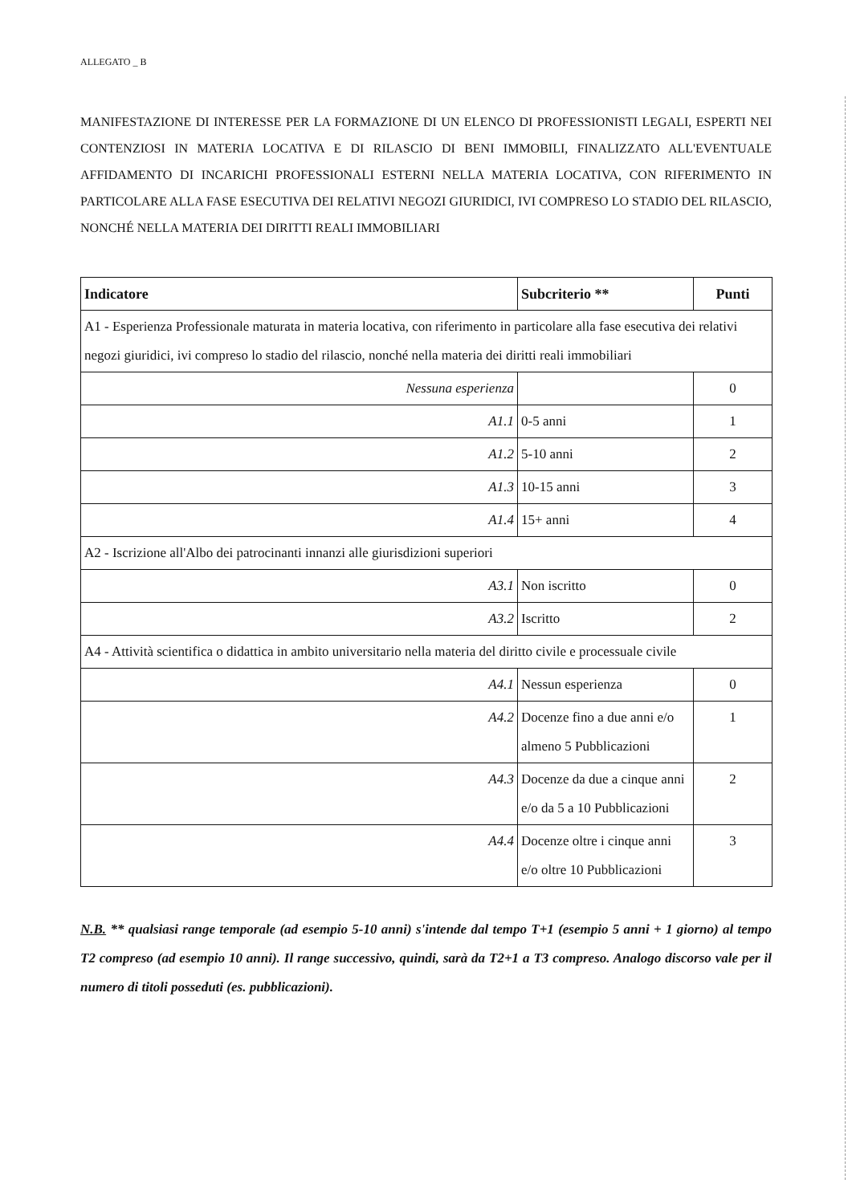ALLEGATO _ B
MANIFESTAZIONE DI INTERESSE PER LA FORMAZIONE DI UN ELENCO DI PROFESSIONISTI LEGALI, ESPERTI NEI CONTENZIOSI IN MATERIA LOCATIVA E DI RILASCIO DI BENI IMMOBILI, FINALIZZATO ALL'EVENTUALE AFFIDAMENTO DI INCARICHI PROFESSIONALI ESTERNI NELLA MATERIA LOCATIVA, CON RIFERIMENTO IN PARTICOLARE ALLA FASE ESECUTIVA DEI RELATIVI NEGOZI GIURIDICI, IVI COMPRESO LO STADIO DEL RILASCIO, NONCHÉ NELLA MATERIA DEI DIRITTI REALI IMMOBILIARI
| Indicatore | Subcriterio ** | Punti |
| --- | --- | --- |
| A1 - Esperienza Professionale maturata in materia locativa, con riferimento in particolare alla fase esecutiva dei relativi negozi giuridici, ivi compreso lo stadio del rilascio, nonché nella materia dei diritti reali immobiliari | | |
| Nessuna esperienza | | 0 |
| A1.1 | 0-5 anni | 1 |
| A1.2 | 5-10 anni | 2 |
| A1.3 | 10-15 anni | 3 |
| A1.4 | 15+ anni | 4 |
| A2 - Iscrizione all'Albo dei patrocinanti innanzi alle giurisdizioni superiori | | |
| A3.1 | Non iscritto | 0 |
| A3.2 | Iscritto | 2 |
| A4 - Attività scientifica o didattica in ambito universitario nella materia del diritto civile e processuale civile | | |
| A4.1 | Nessun esperienza | 0 |
| A4.2 | Docenze fino a due anni e/o almeno 5 Pubblicazioni | 1 |
| A4.3 | Docenze da due a cinque anni e/o da 5 a 10 Pubblicazioni | 2 |
| A4.4 | Docenze oltre i cinque anni e/o oltre 10 Pubblicazioni | 3 |
N.B. ** qualsiasi range temporale (ad esempio 5-10 anni) s'intende dal tempo T+1 (esempio 5 anni + 1 giorno) al tempo T2 compreso (ad esempio 10 anni). Il range successivo, quindi, sarà da T2+1 a T3 compreso. Analogo discorso vale per il numero di titoli posseduti (es. pubblicazioni).